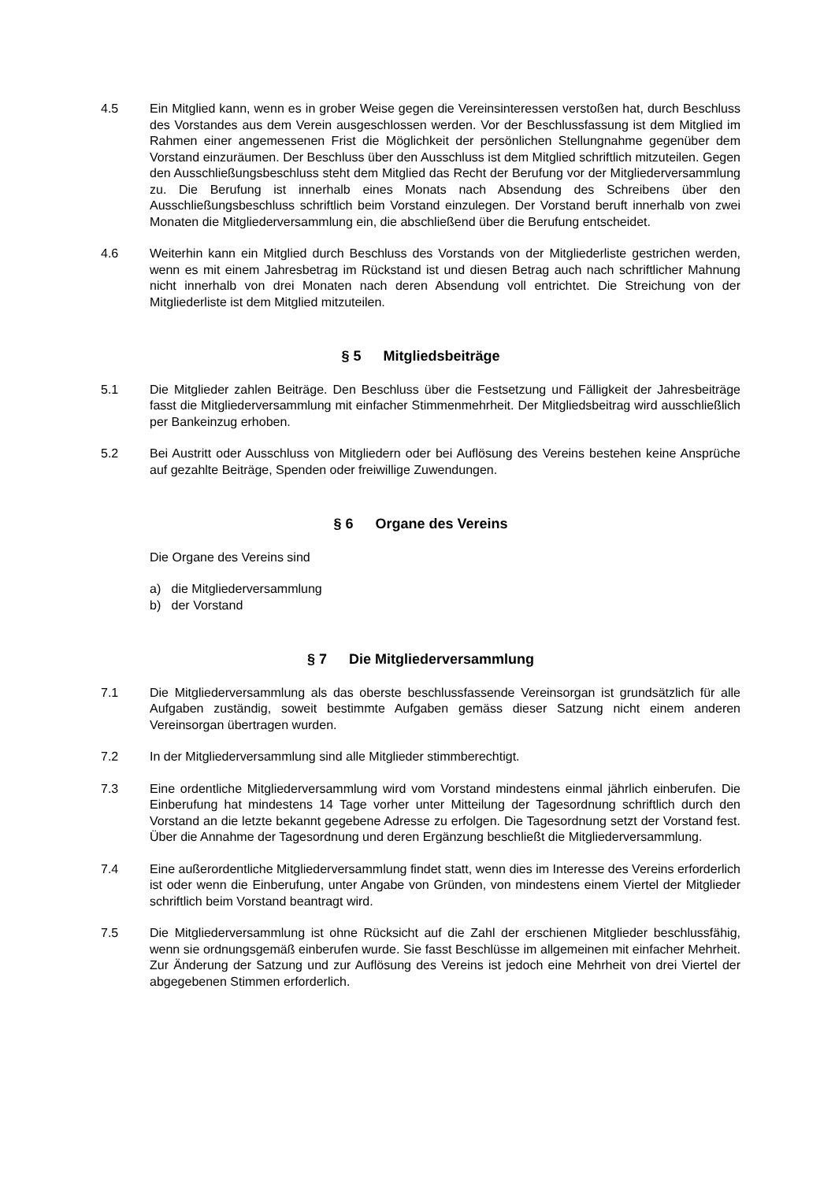4.5 Ein Mitglied kann, wenn es in grober Weise gegen die Vereinsinteressen verstoßen hat, durch Beschluss des Vorstandes aus dem Verein ausgeschlossen werden. Vor der Beschlussfassung ist dem Mitglied im Rahmen einer angemessenen Frist die Möglichkeit der persönlichen Stellungnahme gegenüber dem Vorstand einzuräumen. Der Beschluss über den Ausschluss ist dem Mitglied schriftlich mitzuteilen. Gegen den Ausschließungsbeschluss steht dem Mitglied das Recht der Berufung vor der Mitgliederversammlung zu. Die Berufung ist innerhalb eines Monats nach Absendung des Schreibens über den Ausschließungsbeschluss schriftlich beim Vorstand einzulegen. Der Vorstand beruft innerhalb von zwei Monaten die Mitgliederversammlung ein, die abschließend über die Berufung entscheidet.
4.6 Weiterhin kann ein Mitglied durch Beschluss des Vorstands von der Mitgliederliste gestrichen werden, wenn es mit einem Jahresbetrag im Rückstand ist und diesen Betrag auch nach schriftlicher Mahnung nicht innerhalb von drei Monaten nach deren Absendung voll entrichtet. Die Streichung von der Mitgliederliste ist dem Mitglied mitzuteilen.
§ 5 Mitgliedsbeiträge
5.1 Die Mitglieder zahlen Beiträge. Den Beschluss über die Festsetzung und Fälligkeit der Jahresbeiträge fasst die Mitgliederversammlung mit einfacher Stimmenmehrheit. Der Mitgliedsbeitrag wird ausschließlich per Bankeinzug erhoben.
5.2 Bei Austritt oder Ausschluss von Mitgliedern oder bei Auflösung des Vereins bestehen keine Ansprüche auf gezahlte Beiträge, Spenden oder freiwillige Zuwendungen.
§ 6 Organe des Vereins
Die Organe des Vereins sind
a) die Mitgliederversammlung
b) der Vorstand
§ 7 Die Mitgliederversammlung
7.1 Die Mitgliederversammlung als das oberste beschlussfassende Vereinsorgan ist grundsätzlich für alle Aufgaben zuständig, soweit bestimmte Aufgaben gemäss dieser Satzung nicht einem anderen Vereinsorgan übertragen wurden.
7.2 In der Mitgliederversammlung sind alle Mitglieder stimmberechtigt.
7.3 Eine ordentliche Mitgliederversammlung wird vom Vorstand mindestens einmal jährlich einberufen. Die Einberufung hat mindestens 14 Tage vorher unter Mitteilung der Tagesordnung schriftlich durch den Vorstand an die letzte bekannt gegebene Adresse zu erfolgen. Die Tagesordnung setzt der Vorstand fest. Über die Annahme der Tagesordnung und deren Ergänzung beschließt die Mitgliederversammlung.
7.4 Eine außerordentliche Mitgliederversammlung findet statt, wenn dies im Interesse des Vereins erforderlich ist oder wenn die Einberufung, unter Angabe von Gründen, von mindestens einem Viertel der Mitglieder schriftlich beim Vorstand beantragt wird.
7.5 Die Mitgliederversammlung ist ohne Rücksicht auf die Zahl der erschienen Mitglieder beschlussfähig, wenn sie ordnungsgemäß einberufen wurde. Sie fasst Beschlüsse im allgemeinen mit einfacher Mehrheit. Zur Änderung der Satzung und zur Auflösung des Vereins ist jedoch eine Mehrheit von drei Viertel der abgegebenen Stimmen erforderlich.